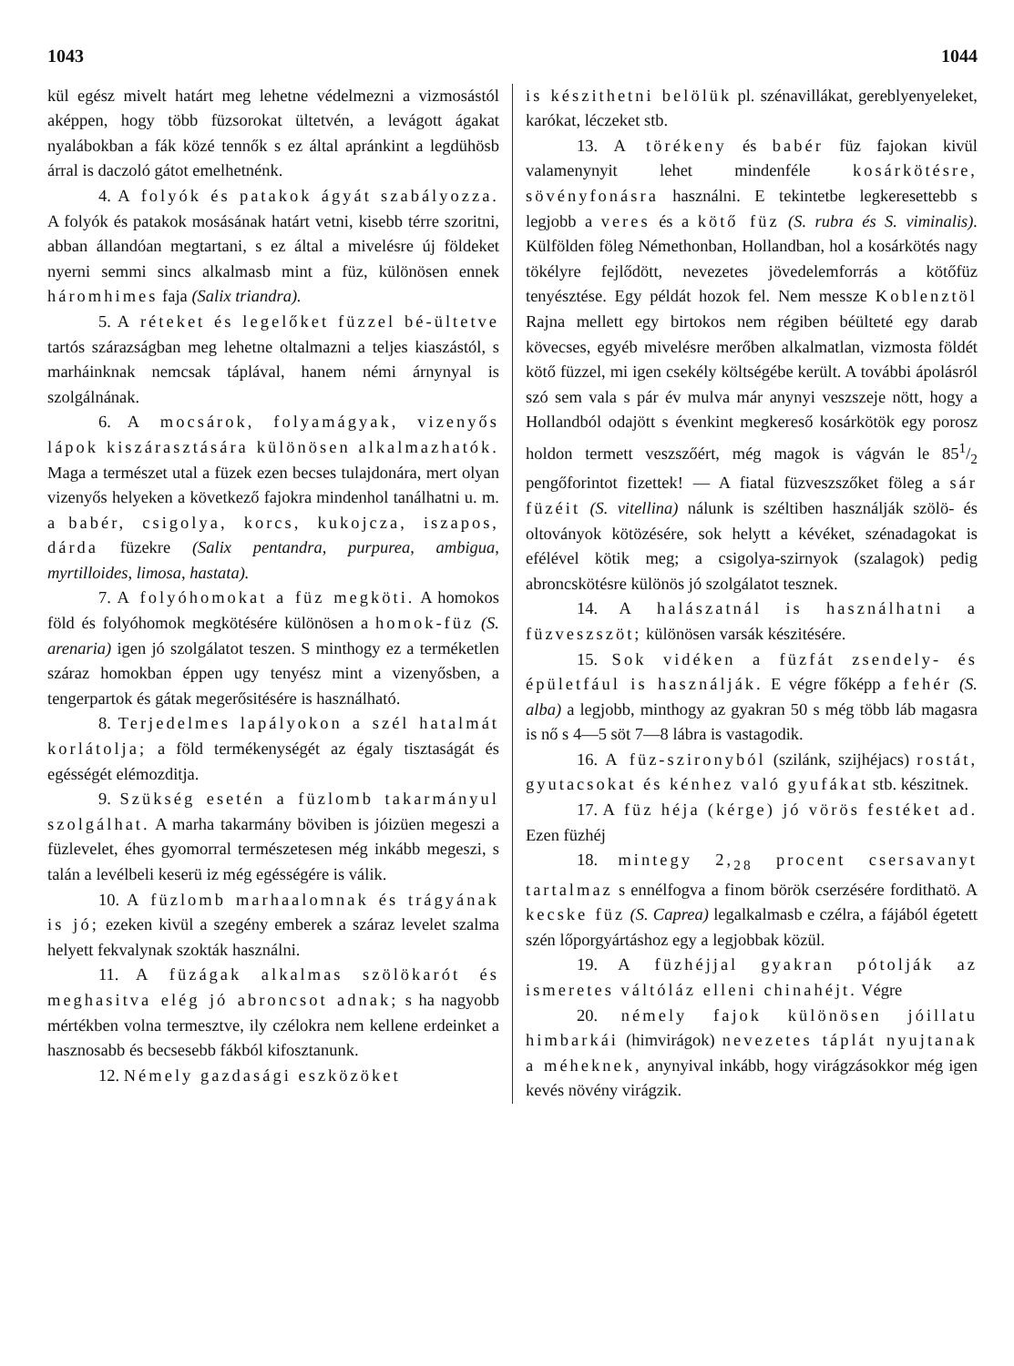1043 1044
kül egész mivelt határt meg lehetne védelmezni a vizmosástól aképpen, hogy több füzsorokat ültetvén, a levágott ágakat nyalábokban a fák közé tennők s ez által apránkint a legdühösb árral is daczoló gátot emelhetnénk.
4. A folyók és patakok ágyát szabályozza. A folyók és patakok mosásának határt vetni, kisebb térre szoritni, abban állandóan megtartani, s ez által a mivelésre új földeket nyerni semmi sincs alkalmasb mint a füz, különösen ennek háromhimes faja (Salix triandra).
5. A réteket és legelőket füzzel bé-ültetve tartós szárazságban meg lehetne oltalmazni a teljes kiaszástól, s marháinknak nemcsak táplával, hanem némi árnynyal is szolgálnának.
6. A mocsárok, folyamágyak, vizenyős lápok kiszárasztására különösen alkalmazhatók. Maga a természet utal a füzek ezen becses tulajdonára, mert olyan vizenyős helyeken a következő fajokra mindenhol tanálhatni u. m. a babér, csigolya, korcs, kukojcza, iszapos, dárda füzekre (Salix pentandra, purpurea, ambigua, myrtilloides, limosa, hastata).
7. A folyóhomokat a füz megköti. A homokos föld és folyóhomok megkötésére különösen a homok-füz (S. arenaria) igen jó szolgálatot teszen. S minthogy ez a terméketlen száraz homokban éppen ugy tenyész mint a vizenyősben, a tengerpartok és gátak megerősitésére is használható.
8. Terjedelmes lapályokon a szél hatalmát korlátolja; a föld termékenységét az égaly tisztaságát és egésségét elémozditja.
9. Szükség esetén a füzlomb takarmányul szolgálhat. A marha takarmány böviben is jóizüen megeszi a füzlevelet, éhes gyomorral természetesen még inkább megeszi, s talán a levélbeli keserü iz még egésségére is válik.
10. A füzlomb marhaalomnak és trágyának is jó; ezeken kivül a szegény emberek a száraz levelet szalma helyett fekvalynak szokták használni.
11. A füzágak alkalmas szölökarót és meghasitva elég jó abroncsot adnak; s ha nagyobb mértékben volna termesztve, ily czélokra nem kellene erdeinket a hasznosabb és becsesebb fákból kifosztanunk.
12. Némely gazdasági eszközöket
is készithetni belölük pl. szénavillákat, gereblyenyeleket, karókat, léczeket stb.
13. A törékeny és babér füz fajokan kivül valamenynyit lehet mindenféle kosárkötésre, sövényfonásra használni. E tekintetbe legkeresettebb s legjobb a veres és a kötő füz (S. rubra és S. viminalis). Külfölden föleg Némethonban, Hollandban, hol a kosárkötés nagy tökélyre fejlődött, nevezetes jövedelemforrás a kötőfüz tenyésztése. Egy példát hozok fel. Nem messze Koblenztöl Rajna mellett egy birtokos nem régiben béülteté egy darab kövecses, egyéb mivelésre merőben alkalmatlan, vizmosta földét kötő füzzel, mi igen csekély költségébe került. A további ápolásról szó sem vala s pár év mulva már anynyi veszszeje nött, hogy a Hollandból odajött s évenkint megkereső kosárkötök egy porosz holdon termett veszszőért, még magok is vágván le 851/2 pengőforintot fizettek! — A fiatal füzveszszőket föleg a sár füzéit (S. vitellina) nálunk is széltiben használják szölö- és oltoványok kötözésére, sok helytt a kévéket, szénadagokat is efélével kötik meg; a csigolya-szirnyok (szalagok) pedig abroncskötésre különös jó szolgálatot tesznek.
14. A halászatnál is használhatni a füzveszszöt; különösen varsák készitésére.
15. Sok vidéken a füzfát zsendely- és épületfául is használják. E végre főképp a fehér (S. alba) a legjobb, minthogy az gyakran 50 s még több láb magasra is nő s 4—5 söt 7—8 lábra is vastagodik.
16. A füz-szironyból (szilánk, szijhéjacs) rostát, gyutacsokat és kénhez való gyufákat stb. készitnek.
17. A füz héja (kérge) jó vörös festéket ad. Ezen füzhéj
18. mintegy 2,<sub>28</sub> procent csersavanyt tartalmaz s ennélfogva a finom börök cserzésére fordithatö. A kecske füz (S. Caprea) legalkalmasb e czélra, a fájából égetett szén lőporgyártáshoz egy a legjobbak közül.
19. A füzhéjjal gyakran pótolják az ismeretes váltóláz elleni chinahéjt. Végre
20. némely fajok különösen jóillatu himbarkái (himvirágok) nevezetes táplát nyujtanak a méheknek, anynyival inkább, hogy virágzásokkor még igen kevés növény virágzik.